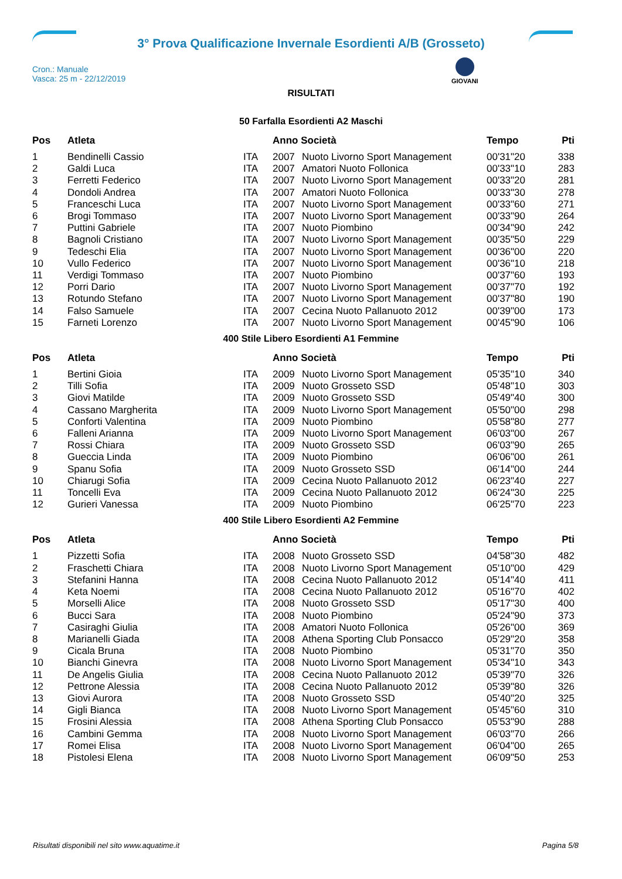3° Prova Qualificazione Invernale Esordienti A/B (Grosseto)
Cron.: Manuale
Vasca: 25 m - 22/12/2019
GIOVANI
RISULTATI
50 Farfalla Esordienti A2 Maschi
| Pos | Atleta | | Anno Società | | Tempo | Pti |
| --- | --- | --- | --- | --- | --- | --- |
| 1 | Bendinelli Cassio | ITA | 2007 | Nuoto Livorno Sport Management | 00'31"20 | 338 |
| 2 | Galdi Luca | ITA | 2007 | Amatori Nuoto Follonica | 00'33"10 | 283 |
| 3 | Ferretti Federico | ITA | 2007 | Nuoto Livorno Sport Management | 00'33"20 | 281 |
| 4 | Dondoli Andrea | ITA | 2007 | Amatori Nuoto Follonica | 00'33"30 | 278 |
| 5 | Franceschi Luca | ITA | 2007 | Nuoto Livorno Sport Management | 00'33"60 | 271 |
| 6 | Brogi Tommaso | ITA | 2007 | Nuoto Livorno Sport Management | 00'33"90 | 264 |
| 7 | Puttini Gabriele | ITA | 2007 | Nuoto Piombino | 00'34"90 | 242 |
| 8 | Bagnoli Cristiano | ITA | 2007 | Nuoto Livorno Sport Management | 00'35"50 | 229 |
| 9 | Tedeschi Elia | ITA | 2007 | Nuoto Livorno Sport Management | 00'36"00 | 220 |
| 10 | Vullo Federico | ITA | 2007 | Nuoto Livorno Sport Management | 00'36"10 | 218 |
| 11 | Verdigi Tommaso | ITA | 2007 | Nuoto Piombino | 00'37"60 | 193 |
| 12 | Porri Dario | ITA | 2007 | Nuoto Livorno Sport Management | 00'37"70 | 192 |
| 13 | Rotundo Stefano | ITA | 2007 | Nuoto Livorno Sport Management | 00'37"80 | 190 |
| 14 | Falso Samuele | ITA | 2007 | Cecina Nuoto Pallanuoto 2012 | 00'39"00 | 173 |
| 15 | Farneti Lorenzo | ITA | 2007 | Nuoto Livorno Sport Management | 00'45"90 | 106 |
400 Stile Libero Esordienti A1 Femmine
| Pos | Atleta | | Anno Società | | Tempo | Pti |
| --- | --- | --- | --- | --- | --- | --- |
| 1 | Bertini Gioia | ITA | 2009 | Nuoto Livorno Sport Management | 05'35"10 | 340 |
| 2 | Tilli Sofia | ITA | 2009 | Nuoto Grosseto SSD | 05'48"10 | 303 |
| 3 | Giovi Matilde | ITA | 2009 | Nuoto Grosseto SSD | 05'49"40 | 300 |
| 4 | Cassano Margherita | ITA | 2009 | Nuoto Livorno Sport Management | 05'50"00 | 298 |
| 5 | Conforti Valentina | ITA | 2009 | Nuoto Piombino | 05'58"80 | 277 |
| 6 | Falleni Arianna | ITA | 2009 | Nuoto Livorno Sport Management | 06'03"00 | 267 |
| 7 | Rossi Chiara | ITA | 2009 | Nuoto Grosseto SSD | 06'03"90 | 265 |
| 8 | Gueccia Linda | ITA | 2009 | Nuoto Piombino | 06'06"00 | 261 |
| 9 | Spanu Sofia | ITA | 2009 | Nuoto Grosseto SSD | 06'14"00 | 244 |
| 10 | Chiarugi Sofia | ITA | 2009 | Cecina Nuoto Pallanuoto 2012 | 06'23"40 | 227 |
| 11 | Toncelli Eva | ITA | 2009 | Cecina Nuoto Pallanuoto 2012 | 06'24"30 | 225 |
| 12 | Gurieri Vanessa | ITA | 2009 | Nuoto Piombino | 06'25"70 | 223 |
400 Stile Libero Esordienti A2 Femmine
| Pos | Atleta | | Anno Società | | Tempo | Pti |
| --- | --- | --- | --- | --- | --- | --- |
| 1 | Pizzetti Sofia | ITA | 2008 | Nuoto Grosseto SSD | 04'58"30 | 482 |
| 2 | Fraschetti Chiara | ITA | 2008 | Nuoto Livorno Sport Management | 05'10"00 | 429 |
| 3 | Stefanini Hanna | ITA | 2008 | Cecina Nuoto Pallanuoto 2012 | 05'14"40 | 411 |
| 4 | Keta Noemi | ITA | 2008 | Cecina Nuoto Pallanuoto 2012 | 05'16"70 | 402 |
| 5 | Morselli Alice | ITA | 2008 | Nuoto Grosseto SSD | 05'17"30 | 400 |
| 6 | Bucci Sara | ITA | 2008 | Nuoto Piombino | 05'24"90 | 373 |
| 7 | Casiraghi Giulia | ITA | 2008 | Amatori Nuoto Follonica | 05'26"00 | 369 |
| 8 | Marianelli Giada | ITA | 2008 | Athena Sporting Club Ponsacco | 05'29"20 | 358 |
| 9 | Cicala Bruna | ITA | 2008 | Nuoto Piombino | 05'31"70 | 350 |
| 10 | Bianchi Ginevra | ITA | 2008 | Nuoto Livorno Sport Management | 05'34"10 | 343 |
| 11 | De Angelis Giulia | ITA | 2008 | Cecina Nuoto Pallanuoto 2012 | 05'39"70 | 326 |
| 12 | Pettrone Alessia | ITA | 2008 | Cecina Nuoto Pallanuoto 2012 | 05'39"80 | 326 |
| 13 | Giovi Aurora | ITA | 2008 | Nuoto Grosseto SSD | 05'40"20 | 325 |
| 14 | Gigli Bianca | ITA | 2008 | Nuoto Livorno Sport Management | 05'45"60 | 310 |
| 15 | Frosini Alessia | ITA | 2008 | Athena Sporting Club Ponsacco | 05'53"90 | 288 |
| 16 | Cambini Gemma | ITA | 2008 | Nuoto Livorno Sport Management | 06'03"70 | 266 |
| 17 | Romei Elisa | ITA | 2008 | Nuoto Livorno Sport Management | 06'04"00 | 265 |
| 18 | Pistolesi Elena | ITA | 2008 | Nuoto Livorno Sport Management | 06'09"50 | 253 |
Risultati disponibili nel sito www.aquatime.it Pagina 5/8